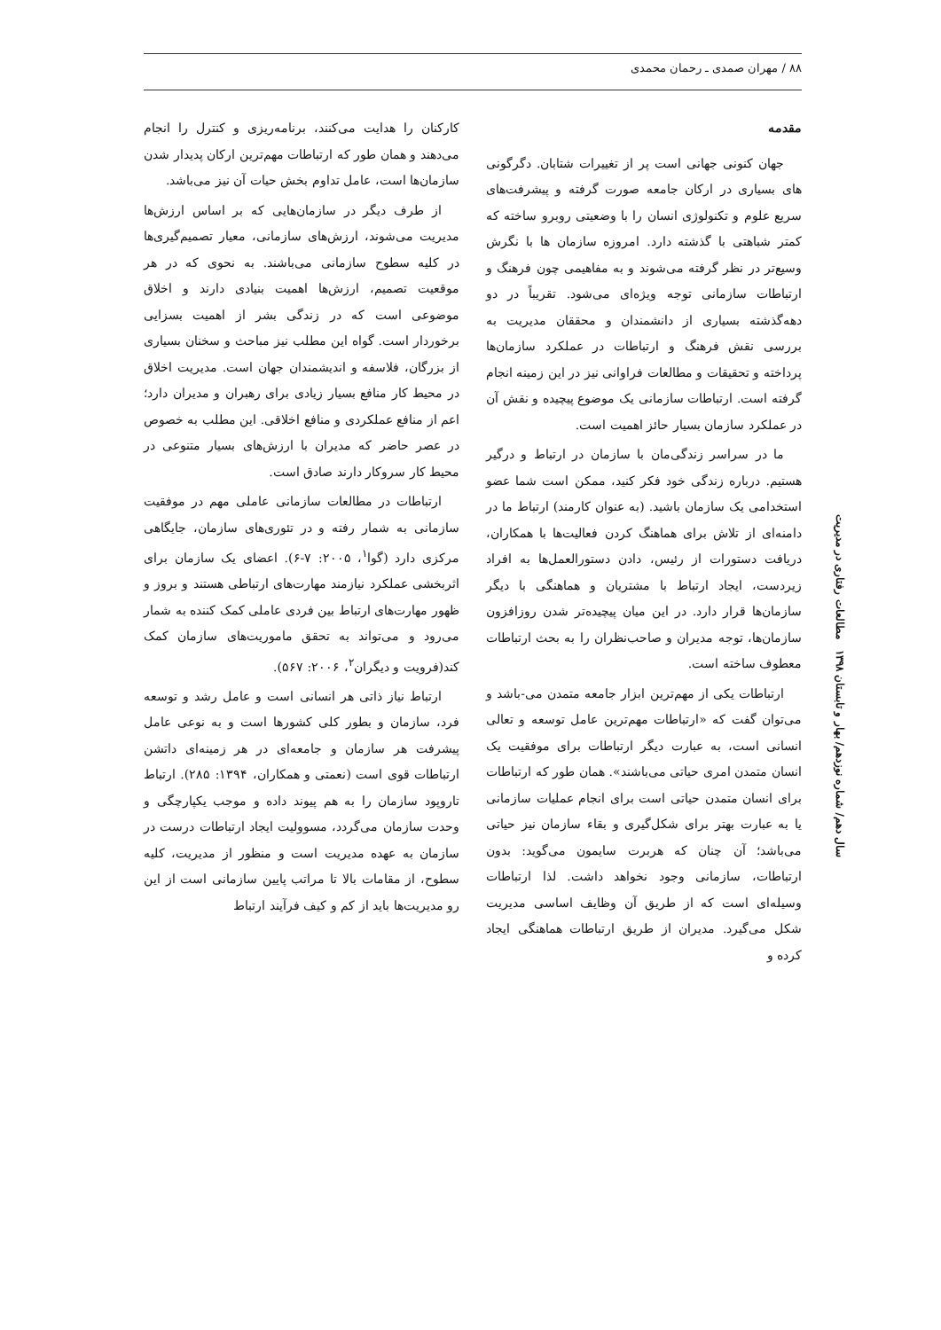۸۸ / مهران صمدی ـ رحمان محمدی
مقدمه
جهان کنونی جهانی است پر از تغییرات شتابان. دگرگونی های بسیاری در ارکان جامعه صورت گرفته و پیشرفت‌های سریع علوم و تکنولوژی انسان را با وضعیتی روبرو ساخته که کمتر شباهتی با گذشته دارد. امروزه سازمان ها با نگرش وسیع‌تر در نظر گرفته می‌شوند و به مفاهیمی چون فرهنگ و ارتباطات سازمانی توجه ویژه‌ای می‌شود. تقریباً در دو دهه‌گذشته بسیاری از دانشمندان و محققان مدیریت به بررسی نقش فرهنگ و ارتباطات در عملکرد سازمان‌ها پرداخته و تحقیقات و مطالعات فراوانی نیز در این زمینه انجام گرفته است. ارتباطات سازمانی یک موضوع پیچیده و نقش آن در عملکرد سازمان بسیار حائز اهمیت است.
ما در سراسر زندگی‌مان با سازمان در ارتباط و درگیر هستیم. درباره زندگی خود فکر کنید، ممکن است شما عضو استخدامی یک سازمان باشید. (به عنوان کارمند) ارتباط ما در دامنه‌ای از تلاش برای هماهنگ کردن فعالیت‌ها با همکاران، دریافت دستورات از رئیس، دادن دستورالعمل‌ها به افراد زیردست، ایجاد ارتباط با مشتریان و هماهنگی با دیگر سازمان‌ها قرار دارد. در این میان پیچیده‌تر شدن روزافزون سازمان‌ها، توجه مدیران و صاحب‌نظران را به بحث ارتباطات معطوف ساخته است.
ارتباطات یکی از مهم‌ترین ابزار جامعه متمدن می-باشد و می‌توان گفت که «ارتباطات مهم‌ترین عامل توسعه و تعالی انسانی است، به عبارت دیگر ارتباطات برای موفقیت یک انسان متمدن امری حیاتی می‌باشند». همان طور که ارتباطات برای انسان متمدن حیاتی است برای انجام عملیات سازمانی یا به عبارت بهتر برای شکل‌گیری و بقاء سازمان نیز حیاتی می‌باشد؛ آن چنان که هربرت سایمون می‌گوید: بدون ارتباطات، سازمانی وجود نخواهد داشت. لذا ارتباطات وسیله‌ای است که از طریق آن وظایف اساسی مدیریت شکل می‌گیرد. مدیران از طریق ارتباطات هماهنگی ایجاد کرده و
کارکنان را هدایت می‌کنند، برنامه‌ریزی و کنترل را انجام می‌دهند و همان طور که ارتباطات مهم‌ترین ارکان پدیدار شدن سازمان‌ها است، عامل تداوم بخش حیات آن نیز می‌باشد.
از طرف دیگر در سازمان‌هایی که بر اساس ارزش‌ها مدیریت می‌شوند، ارزش‌های سازمانی، معیار تصمیم‌گیری‌ها در کلیه سطوح سازمانی می‌باشند. به نحوی که در هر موقعیت تصمیم، ارزش‌ها اهمیت بنیادی دارند و اخلاق موضوعی است که در زندگی بشر از اهمیت بسزایی برخوردار است. گواه این مطلب نیز مباحث و سخنان بسیاری از بزرگان، فلاسفه و اندیشمندان جهان است. مدیریت اخلاق در محیط کار منافع بسیار زیادی برای رهبران و مدیران دارد؛ اعم از منافع عملکردی و منافع اخلاقی. این مطلب به خصوص در عصر حاضر که مدیران با ارزش‌های بسیار متنوعی در محیط کار سروکار دارند صادق است.
ارتباطات در مطالعات سازمانی عاملی مهم در موفقیت سازمانی به شمار رفته و در تئوری‌های سازمان، جایگاهی مرکزی دارد (گوا<sup>۱</sup>، ۲۰۰۵: ۷-۶). اعضای یک سازمان برای اثربخشی عملکرد نیازمند مهارت‌های ارتباطی هستند و بروز و ظهور مهارت‌های ارتباط بین فردی عاملی کمک کننده به شمار می‌رود و می‌تواند به تحقق ماموریت‌های سازمان کمک کند(فرویت و دیگران<sup>۲</sup>، ۲۰۰۶: ۵۶۷).
ارتباط نیاز ذاتی هر انسانی است و عامل رشد و توسعه فرد، سازمان و بطور کلی کشورها است و به نوعی عامل پیشرفت هر سازمان و جامعه‌ای در هر زمینه‌ای داتشن ارتباطات قوی است (نعمتی و همکاران، ۱۳۹۴: ۲۸۵). ارتباط تاروپود سازمان را به هم پیوند داده و موجب یکپارچگی و وحدت سازمان می‌گردد، مسوولیت ایجاد ارتباطات درست در سازمان به عهده مدیریت است و منظور از مدیریت، کلیه سطوح، از مقامات بالا تا مراتب پایین سازمانی است از این رو مدیریت‌ها باید از کم و کیف فرآیند ارتباط
سال دهم/ شماره نوزدهم/ بهار و تابستان ۱۳۹۸ مطالعات رفتاری در مدیریت